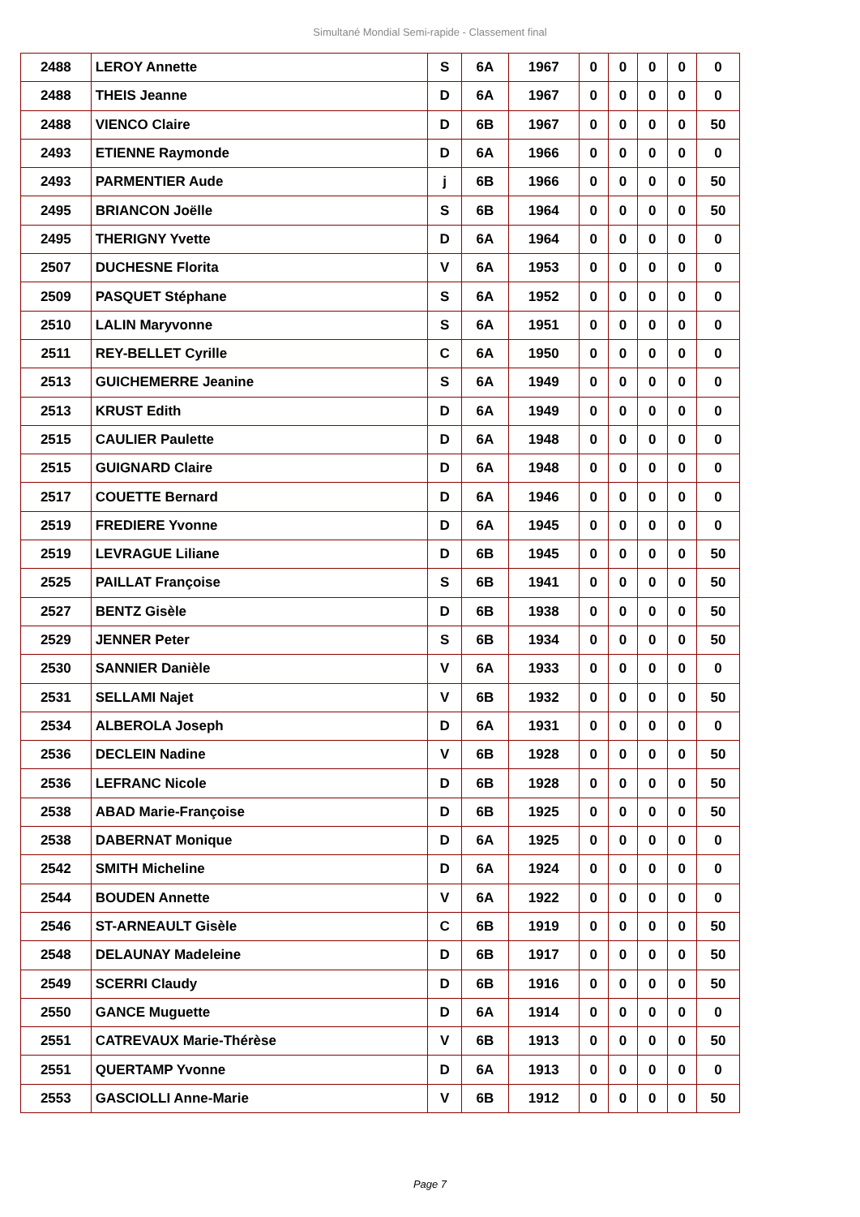Simultané Mondial Semi-rapide - Classement final
| 2488 | LEROY Annette | S | 6A | 1967 | 0 | 0 | 0 | 0 | 0 |
| 2488 | THEIS Jeanne | D | 6A | 1967 | 0 | 0 | 0 | 0 | 0 |
| 2488 | VIENCO Claire | D | 6B | 1967 | 0 | 0 | 0 | 0 | 50 |
| 2493 | ETIENNE Raymonde | D | 6A | 1966 | 0 | 0 | 0 | 0 | 0 |
| 2493 | PARMENTIER Aude | j | 6B | 1966 | 0 | 0 | 0 | 0 | 50 |
| 2495 | BRIANCON Joëlle | S | 6B | 1964 | 0 | 0 | 0 | 0 | 50 |
| 2495 | THERIGNY Yvette | D | 6A | 1964 | 0 | 0 | 0 | 0 | 0 |
| 2507 | DUCHESNE Florita | V | 6A | 1953 | 0 | 0 | 0 | 0 | 0 |
| 2509 | PASQUET Stéphane | S | 6A | 1952 | 0 | 0 | 0 | 0 | 0 |
| 2510 | LALIN Maryvonne | S | 6A | 1951 | 0 | 0 | 0 | 0 | 0 |
| 2511 | REY-BELLET Cyrille | C | 6A | 1950 | 0 | 0 | 0 | 0 | 0 |
| 2513 | GUICHEMERRE Jeanine | S | 6A | 1949 | 0 | 0 | 0 | 0 | 0 |
| 2513 | KRUST Edith | D | 6A | 1949 | 0 | 0 | 0 | 0 | 0 |
| 2515 | CAULIER Paulette | D | 6A | 1948 | 0 | 0 | 0 | 0 | 0 |
| 2515 | GUIGNARD Claire | D | 6A | 1948 | 0 | 0 | 0 | 0 | 0 |
| 2517 | COUETTE Bernard | D | 6A | 1946 | 0 | 0 | 0 | 0 | 0 |
| 2519 | FREDIERE Yvonne | D | 6A | 1945 | 0 | 0 | 0 | 0 | 0 |
| 2519 | LEVRAGUE Liliane | D | 6B | 1945 | 0 | 0 | 0 | 0 | 50 |
| 2525 | PAILLAT Françoise | S | 6B | 1941 | 0 | 0 | 0 | 0 | 50 |
| 2527 | BENTZ Gisèle | D | 6B | 1938 | 0 | 0 | 0 | 0 | 50 |
| 2529 | JENNER Peter | S | 6B | 1934 | 0 | 0 | 0 | 0 | 50 |
| 2530 | SANNIER Danièle | V | 6A | 1933 | 0 | 0 | 0 | 0 | 0 |
| 2531 | SELLAMI Najet | V | 6B | 1932 | 0 | 0 | 0 | 0 | 50 |
| 2534 | ALBEROLA Joseph | D | 6A | 1931 | 0 | 0 | 0 | 0 | 0 |
| 2536 | DECLEIN Nadine | V | 6B | 1928 | 0 | 0 | 0 | 0 | 50 |
| 2536 | LEFRANC Nicole | D | 6B | 1928 | 0 | 0 | 0 | 0 | 50 |
| 2538 | ABAD Marie-Françoise | D | 6B | 1925 | 0 | 0 | 0 | 0 | 50 |
| 2538 | DABERNAT Monique | D | 6A | 1925 | 0 | 0 | 0 | 0 | 0 |
| 2542 | SMITH Micheline | D | 6A | 1924 | 0 | 0 | 0 | 0 | 0 |
| 2544 | BOUDEN Annette | V | 6A | 1922 | 0 | 0 | 0 | 0 | 0 |
| 2546 | ST-ARNEAULT Gisèle | C | 6B | 1919 | 0 | 0 | 0 | 0 | 50 |
| 2548 | DELAUNAY Madeleine | D | 6B | 1917 | 0 | 0 | 0 | 0 | 50 |
| 2549 | SCERRI Claudy | D | 6B | 1916 | 0 | 0 | 0 | 0 | 50 |
| 2550 | GANCE Muguette | D | 6A | 1914 | 0 | 0 | 0 | 0 | 0 |
| 2551 | CATREVAUX Marie-Thérèse | V | 6B | 1913 | 0 | 0 | 0 | 0 | 50 |
| 2551 | QUERTAMP Yvonne | D | 6A | 1913 | 0 | 0 | 0 | 0 | 0 |
| 2553 | GASCIOLLI Anne-Marie | V | 6B | 1912 | 0 | 0 | 0 | 0 | 50 |
Page 7